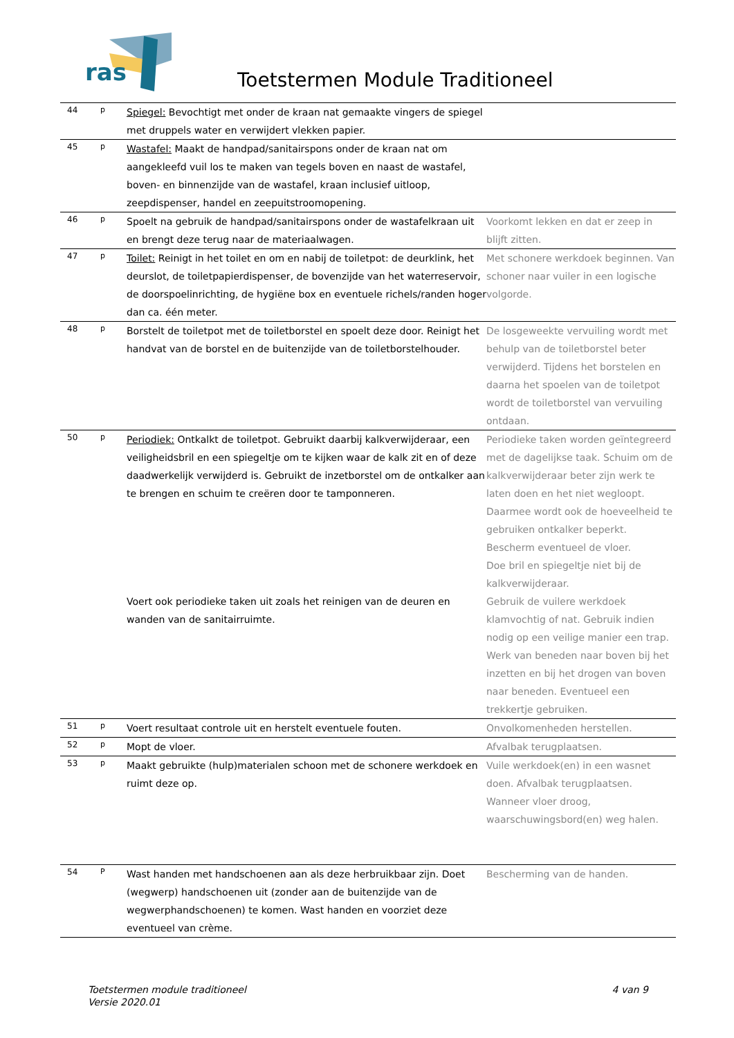ras
Toetstermen Module Traditioneel
| 44 | p | Spiegel: Bevochtigt met onder de kraan nat gemaakte vingers de spiegel met druppels water en verwijdert vlekken papier. | |
| 45 | p | Wastafel: Maakt de handpad/sanitairspons onder de kraan nat om aangekleefd vuil los te maken van tegels boven en naast de wastafel, boven- en binnenzijde van de wastafel, kraan inclusief uitloop, zeepdispenser, handel en zeepuitstroomopening. | |
| 46 | p | Spoelt na gebruik de handpad/sanitairspons onder de wastafelkraan uit en brengt deze terug naar de materiaalwagen. | Voorkomt lekken en dat er zeep in blijft zitten. |
| 47 | p | Toilet: Reinigt in het toilet en om en nabij de toiletpot: de deurklink, het deurslot, de toiletpapierdispenser, de bovenzijde van het waterreservoir, de doorspoelinrichting, de hygiëne box en eventuele richels/randen hoger dan ca. één meter. | Met schonere werkdoek beginnen. Van schoner naar vuiler in een logische volgorde. |
| 48 | p | Borstelt de toiletpot met de toiletborstel en spoelt deze door. Reinigt het handvat van de borstel en de buitenzijde van de toiletborstelhouder. | De losgeweekte vervuiling wordt met behulp van de toiletborstel beter verwijderd. Tijdens het borstelen en daarna het spoelen van de toiletpot wordt de toiletborstel van vervuiling ontdaan. |
| 50 | p | Periodiek: Ontkalkt de toiletpot. Gebruikt daarbij kalkverwijderaar, een veiligheidsbril en een spiegeltje om te kijken waar de kalk zit en of deze daadwerkelijk verwijderd is. Gebruikt de inzetborstel om de ontkalker aan te brengen en schuim te creëren door te tamponneren. Voert ook periodieke taken uit zoals het reinigen van de deuren en wanden van de sanitairruimte. | Periodieke taken worden geïntegreerd met de dagelijkse taak. Schuim om de kalkverwijderaar beter zijn werk te laten doen en het niet wegloopt. Daarmee wordt ook de hoeveelheid te gebruiken ontkalker beperkt. Bescherm eventueel de vloer. Doe bril en spiegeltje niet bij de kalkverwijderaar. Gebruik de vuilere werkdoek klamvochtig of nat. Gebruik indien nodig op een veilige manier een trap. Werk van beneden naar boven bij het inzetten en bij het drogen van boven naar beneden. Eventueel een trekkertje gebruiken. |
| 51 | p | Voert resultaat controle uit en herstelt eventuele fouten. | Onvolkomenheden herstellen. |
| 52 | p | Mopt de vloer. | Afvalbak terugplaatsen. |
| 53 | p | Maakt gebruikte (hulp)materialen schoon met de schonere werkdoek en ruimt deze op. | Vuile werkdoek(en) in een wasnet doen. Afvalbak terugplaatsen. Wanneer vloer droog, waarschuwingsbord(en) weg halen. |
| 54 | P | Wast handen met handschoenen aan als deze herbruikbaar zijn. Doet (wegwerp) handschoenen uit (zonder aan de buitenzijde van de wegwerphandschoenen) te komen. Wast handen en voorziet deze eventueel van crème. | Bescherming van de handen. |
Toetstermen module traditioneel
Versie 2020.01
4 van 9